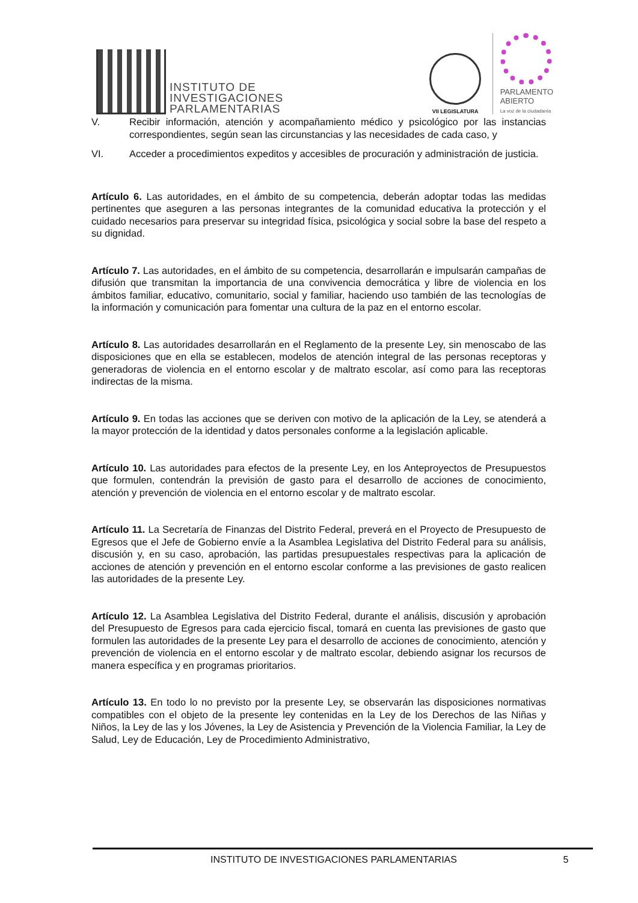INSTITUTO DE
INVESTIGACIONES
PARLAMENTARIAS
VII LEGISLATURA
PARLAMENTO
ABIERTO
La voz de la ciudadanía
V. Recibir información, atención y acompañamiento médico y psicológico por las instancias correspondientes, según sean las circunstancias y las necesidades de cada caso, y
VI. Acceder a procedimientos expeditos y accesibles de procuración y administración de justicia.
Artículo 6. Las autoridades, en el ámbito de su competencia, deberán adoptar todas las medidas pertinentes que aseguren a las personas integrantes de la comunidad educativa la protección y el cuidado necesarios para preservar su integridad física, psicológica y social sobre la base del respeto a su dignidad.
Artículo 7. Las autoridades, en el ámbito de su competencia, desarrollarán e impulsarán campañas de difusión que transmitan la importancia de una convivencia democrática y libre de violencia en los ámbitos familiar, educativo, comunitario, social y familiar, haciendo uso también de las tecnologías de la información y comunicación para fomentar una cultura de la paz en el entorno escolar.
Artículo 8. Las autoridades desarrollarán en el Reglamento de la presente Ley, sin menoscabo de las disposiciones que en ella se establecen, modelos de atención integral de las personas receptoras y generadoras de violencia en el entorno escolar y de maltrato escolar, así como para las receptoras indirectas de la misma.
Artículo 9. En todas las acciones que se deriven con motivo de la aplicación de la Ley, se atenderá a la mayor protección de la identidad y datos personales conforme a la legislación aplicable.
Artículo 10. Las autoridades para efectos de la presente Ley, en los Anteproyectos de Presupuestos que formulen, contendrán la previsión de gasto para el desarrollo de acciones de conocimiento, atención y prevención de violencia en el entorno escolar y de maltrato escolar.
Artículo 11. La Secretaría de Finanzas del Distrito Federal, preverá en el Proyecto de Presupuesto de Egresos que el Jefe de Gobierno envíe a la Asamblea Legislativa del Distrito Federal para su análisis, discusión y, en su caso, aprobación, las partidas presupuestales respectivas para la aplicación de acciones de atención y prevención en el entorno escolar conforme a las previsiones de gasto realicen las autoridades de la presente Ley.
Artículo 12. La Asamblea Legislativa del Distrito Federal, durante el análisis, discusión y aprobación del Presupuesto de Egresos para cada ejercicio fiscal, tomará en cuenta las previsiones de gasto que formulen las autoridades de la presente Ley para el desarrollo de acciones de conocimiento, atención y prevención de violencia en el entorno escolar y de maltrato escolar, debiendo asignar los recursos de manera específica y en programas prioritarios.
Artículo 13. En todo lo no previsto por la presente Ley, se observarán las disposiciones normativas compatibles con el objeto de la presente ley contenidas en la Ley de los Derechos de las Niñas y Niños, la Ley de las y los Jóvenes, la Ley de Asistencia y Prevención de la Violencia Familiar, la Ley de Salud, Ley de Educación, Ley de Procedimiento Administrativo,
INSTITUTO DE INVESTIGACIONES PARLAMENTARIAS 5